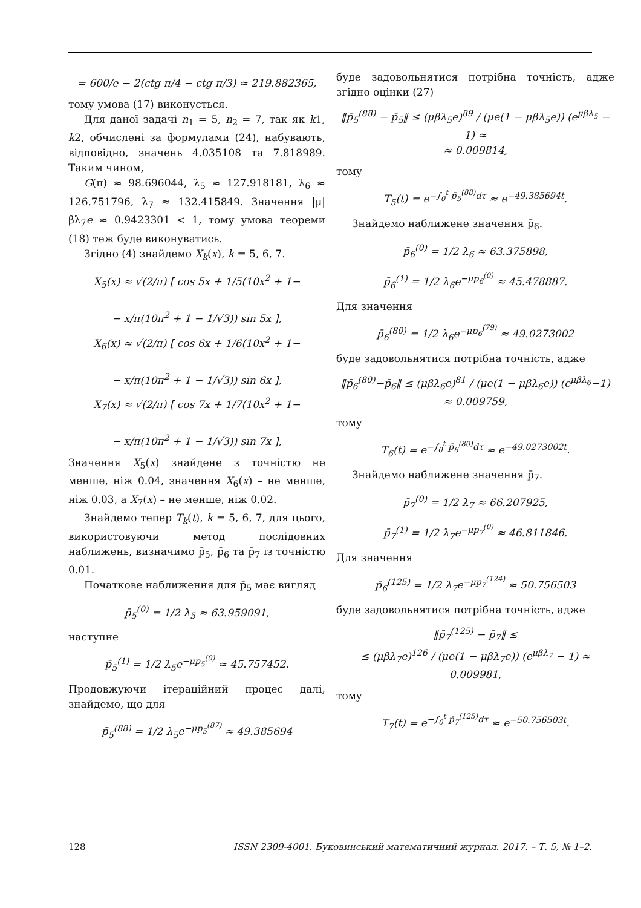= 600/e − 2(ctg π/4 − ctg π/3) ≈ 219.882365,
тому умова (17) виконується.
Для даної задачі n<sub>1</sub> = 5, n<sub>2</sub> = 7, так як k1, k2, обчислені за формулами (24), набувають, відповідно, значень 4.035108 та 7.818989. Таким чином,
G(π) ≈ 98.696044, λ<sub>5</sub> ≈ 127.918181, λ<sub>6</sub> ≈ 126.751796, λ<sub>7</sub> ≈ 132.415849. Значення |μ|βλ<sub>7</sub>e ≈ 0.9423301 < 1, тому умова теореми (18) теж буде виконуватись.
Згідно (4) знайдемо X<sub>k</sub>(x), k = 5, 6, 7.
X<sub>5</sub>(x) ≈ √(2/π) [ cos 5x + 1/5(10x<sup>2</sup> + 1−
− x/π(10π<sup>2</sup> + 1 − 1/√3)) sin 5x ],
X<sub>6</sub>(x) ≈ √(2/π) [ cos 6x + 1/6(10x<sup>2</sup> + 1−
− x/π(10π<sup>2</sup> + 1 − 1/√3)) sin 6x ],
X<sub>7</sub>(x) ≈ √(2/π) [ cos 7x + 1/7(10x<sup>2</sup> + 1−
− x/π(10π<sup>2</sup> + 1 − 1/√3)) sin 7x ],
Значення X<sub>5</sub>(x) знайдене з точністю не менше, ніж 0.04, значення X<sub>6</sub>(x) – не менше, ніж 0.03, а X<sub>7</sub>(x) – не менше, ніж 0.02.
Знайдемо тепер T<sub>k</sub>(t), k = 5, 6, 7, для цього, використовуючи метод послідовних наближень, визначимо p̄<sub>5</sub>, p̄<sub>6</sub> та p̄<sub>7</sub> із точністю 0.01.
Початкове наближення для p̄<sub>5</sub> має вигляд
p̄<sub>5</sub><sup>(0)</sup> = 1/2 λ<sub>5</sub> ≈ 63.959091,
наступне
p̄<sub>5</sub><sup>(1)</sup> = 1/2 λ<sub>5</sub>e<sup>−μp<sub>5</sub><sup>(0)</sup></sup> ≈ 45.757452.
Продовжуючи ітераційний процес далі, знайдемо, що для
p̄<sub>5</sub><sup>(88)</sup> = 1/2 λ<sub>5</sub>e<sup>−μp<sub>5</sub><sup>(87)</sup></sup> ≈ 49.385694
буде задовольнятися потрібна точність, адже згідно оцінки (27)
‖p̄<sub>5</sub><sup>(88)</sup> − p̄<sub>5</sub>‖ ≤ (μβλ<sub>5</sub>e)<sup>89</sup> / (μe(1 − μβλ<sub>5</sub>e)) (e<sup>μβλ<sub>5</sub></sup> − 1) ≈
≈ 0.009814,
тому
T<sub>5</sub>(t) = e<sup>−∫<sub>0</sub><sup>t</sup> p̄<sub>5</sub><sup>(88)</sup>dτ</sup> ≈ e<sup>−49.385694t</sup>.
Знайдемо наближене значення p̄<sub>6</sub>.
p̄<sub>6</sub><sup>(0)</sup> = 1/2 λ<sub>6</sub> ≈ 63.375898,
p̄<sub>6</sub><sup>(1)</sup> = 1/2 λ<sub>6</sub>e<sup>−μp<sub>6</sub><sup>(0)</sup></sup> ≈ 45.478887.
Для значення
p̄<sub>6</sub><sup>(80)</sup> = 1/2 λ<sub>6</sub>e<sup>−μp<sub>6</sub><sup>(79)</sup></sup> ≈ 49.0273002
буде задовольнятися потрібна точність, адже
‖p̄<sub>6</sub><sup>(80)</sup>−p̄<sub>6</sub>‖ ≤ (μβλ<sub>6</sub>e)<sup>81</sup> / (μe(1 − μβλ<sub>6</sub>e)) (e<sup>μβλ<sub>6</sub></sup>−1) ≈ 0.009759,
тому
T<sub>6</sub>(t) = e<sup>−∫<sub>0</sub><sup>t</sup> p̄<sub>6</sub><sup>(80)</sup>dτ</sup> ≈ e<sup>−49.0273002t</sup>.
Знайдемо наближене значення p̄<sub>7</sub>.
p̄<sub>7</sub><sup>(0)</sup> = 1/2 λ<sub>7</sub> ≈ 66.207925,
p̄<sub>7</sub><sup>(1)</sup> = 1/2 λ<sub>7</sub>e<sup>−μp<sub>7</sub><sup>(0)</sup></sup> ≈ 46.811846.
Для значення
p̄<sub>6</sub><sup>(125)</sup> = 1/2 λ<sub>7</sub>e<sup>−μp<sub>7</sub><sup>(124)</sup></sup> ≈ 50.756503
буде задовольнятися потрібна точність, адже
‖p̄<sub>7</sub><sup>(125)</sup> − p̄<sub>7</sub>‖ ≤
≤ (μβλ<sub>7</sub>e)<sup>126</sup> / (μe(1 − μβλ<sub>7</sub>e)) (e<sup>μβλ<sub>7</sub></sup> − 1) ≈ 0.009981,
тому
T<sub>7</sub>(t) = e<sup>−∫<sub>0</sub><sup>t</sup> p̄<sub>7</sub><sup>(125)</sup>dτ</sup> ≈ e<sup>−50.756503t</sup>.
128 ISSN 2309-4001. Буковинський математичний журнал. 2017. – Т. 5, № 1–2.